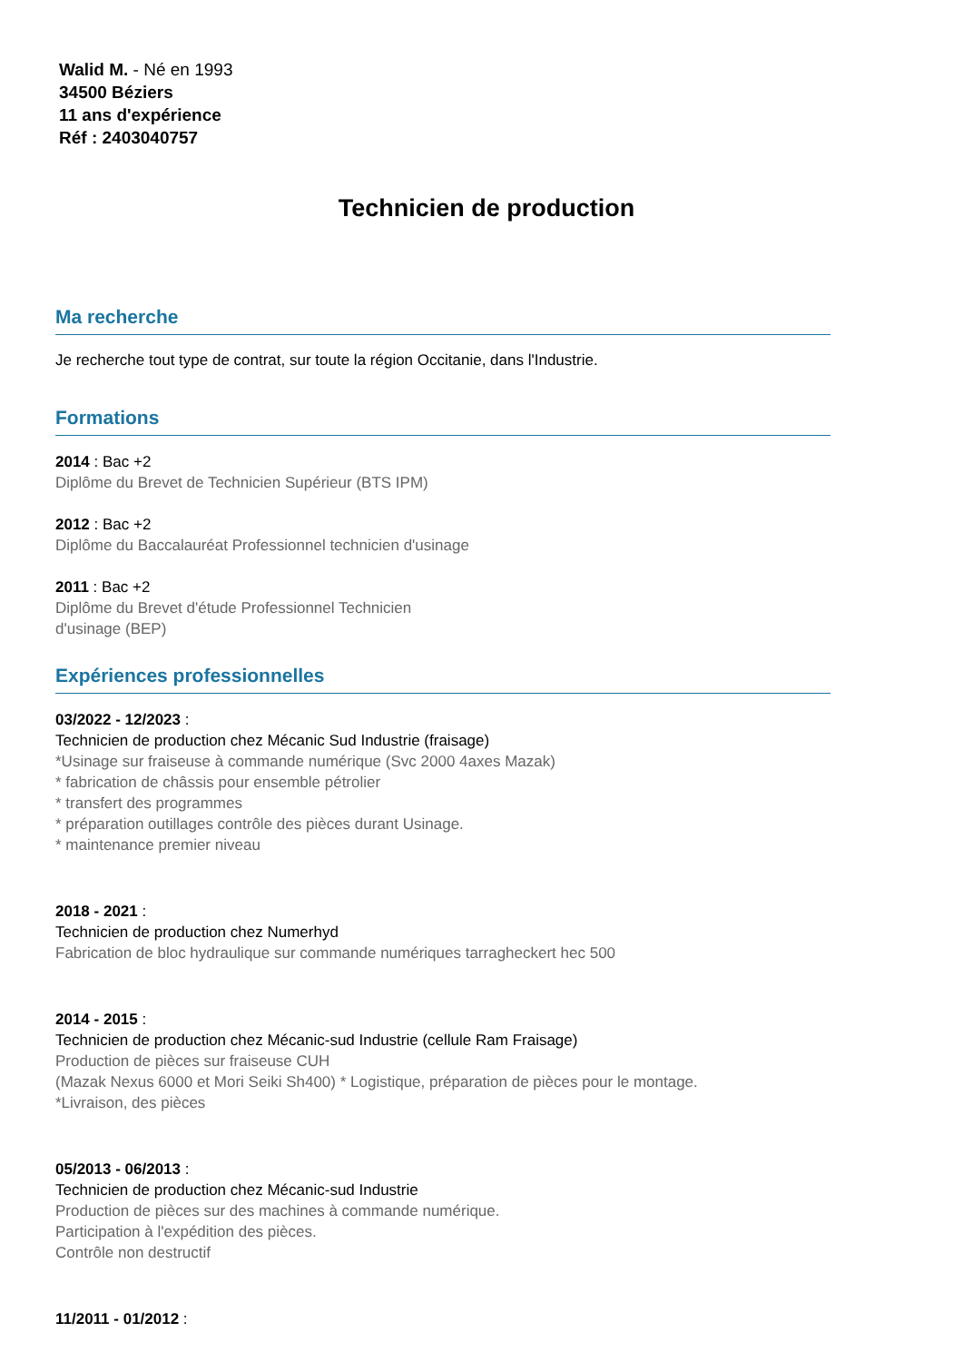Walid M. - Né en 1993
34500 Béziers
11 ans d'expérience
Réf : 2403040757
Technicien de production
Ma recherche
Je recherche tout type de contrat, sur toute la région Occitanie, dans l'Industrie.
Formations
2014 : Bac +2
Diplôme du Brevet de Technicien Supérieur (BTS IPM)
2012 : Bac +2
Diplôme du Baccalauréat Professionnel technicien d'usinage
2011 : Bac +2
Diplôme du Brevet d'étude Professionnel Technicien
d'usinage (BEP)
Expériences professionnelles
03/2022 - 12/2023 :
Technicien de production chez Mécanic Sud Industrie (fraisage)
*Usinage sur fraiseuse à commande numérique (Svc 2000 4axes Mazak)
* fabrication de châssis pour ensemble pétrolier
* transfert des programmes
* préparation outillages contrôle des pièces durant Usinage.
* maintenance premier niveau
2018 - 2021 :
Technicien de production chez Numerhyd
Fabrication de bloc hydraulique sur commande numériques tarragheckert hec 500
2014 - 2015 :
Technicien de production chez Mécanic-sud Industrie (cellule Ram Fraisage)
Production de pièces sur fraiseuse CUH
(Mazak Nexus 6000 et Mori Seiki Sh400) * Logistique, préparation de pièces pour le montage.
*Livraison, des pièces
05/2013 - 06/2013 :
Technicien de production chez Mécanic-sud Industrie
Production de pièces sur des machines à commande numérique.
Participation à l'expédition des pièces.
Contrôle non destructif
11/2011 - 01/2012 :